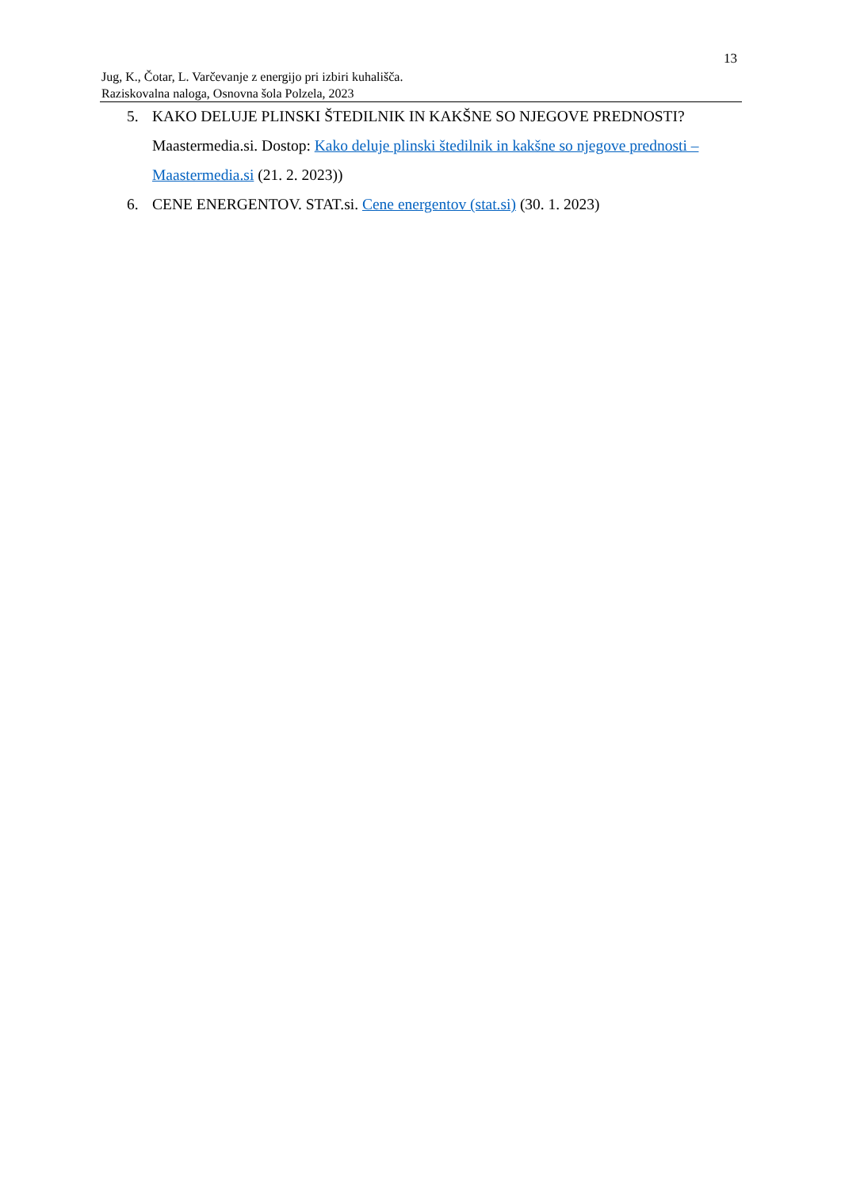13
Jug, K., Čotar, L. Varčevanje z energijo pri izbiri kuhališča.
Raziskovalna naloga, Osnovna šola Polzela, 2023
5. KAKO DELUJE PLINSKI ŠTEDILNIK IN KAKŠNE SO NJEGOVE PREDNOSTI? Maastermedia.si. Dostop: Kako deluje plinski štedilnik in kakšne so njegove prednosti – Maastermedia.si (21. 2. 2023))
6. CENE ENERGENTOV. STAT.si. Cene energentov (stat.si) (30. 1. 2023)